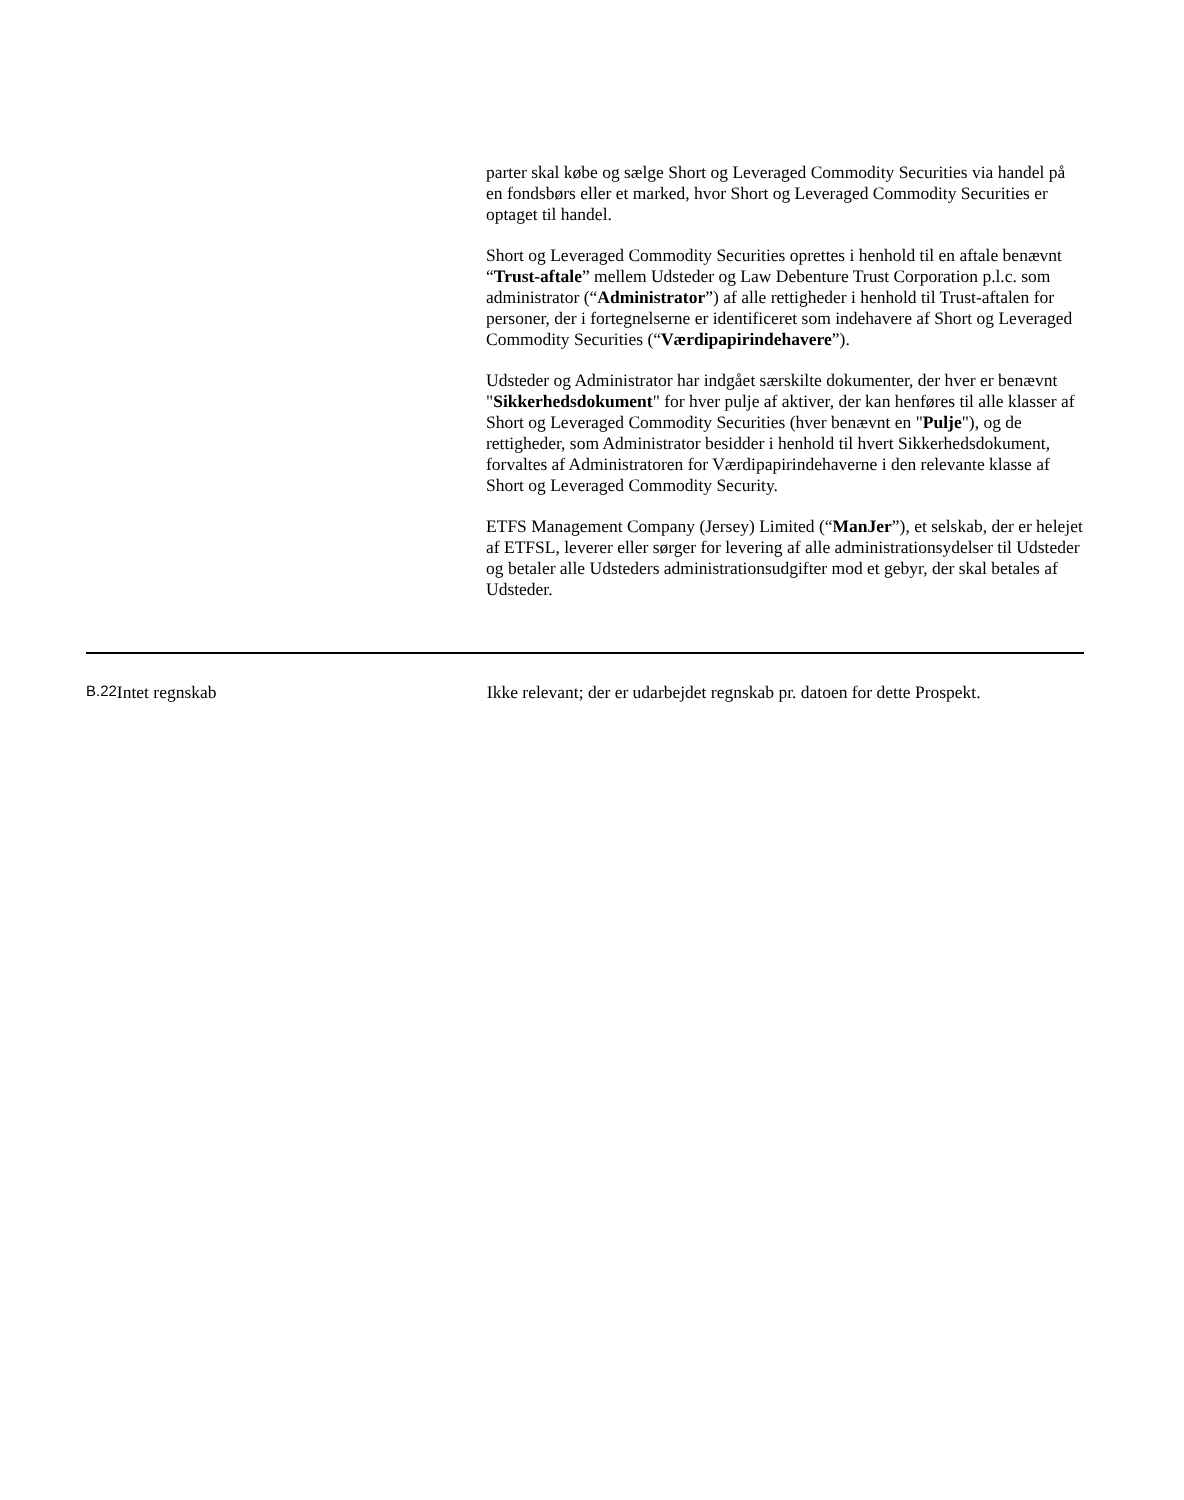parter skal købe og sælge Short og Leveraged Commodity Securities via handel på en fondsbørs eller et marked, hvor Short og Leveraged Commodity Securities er optaget til handel.
Short og Leveraged Commodity Securities oprettes i henhold til en aftale benævnt “Trust-aftale” mellem Udsteder og Law Debenture Trust Corporation p.l.c. som administrator (“Administrator”) af alle rettigheder i henhold til Trust-aftalen for personer, der i fortegnelserne er identificeret som indehavere af Short og Leveraged Commodity Securities (“Værdipapirindehavere”).
Udsteder og Administrator har indgået særskilte dokumenter, der hver er benævnt "Sikkerhedsdokument" for hver pulje af aktiver, der kan henføres til alle klasser af Short og Leveraged Commodity Securities (hver benævnt en "Pulje"), og de rettigheder, som Administrator besidder i henhold til hvert Sikkerhedsdokument, forvaltes af Administratoren for Værdipapirindehaverne i den relevante klasse af Short og Leveraged Commodity Security.
ETFS Management Company (Jersey) Limited (“ManJer”), et selskab, der er helejet af ETFSL, leverer eller sørger for levering af alle administrationsydelser til Udsteder og betaler alle Udsteders administrationsudgifter mod et gebyr, der skal betales af Udsteder.
| B.22 | Intet regnskab | Ikke relevant; der er udarbejdet regnskab pr. datoen for dette Prospekt. |